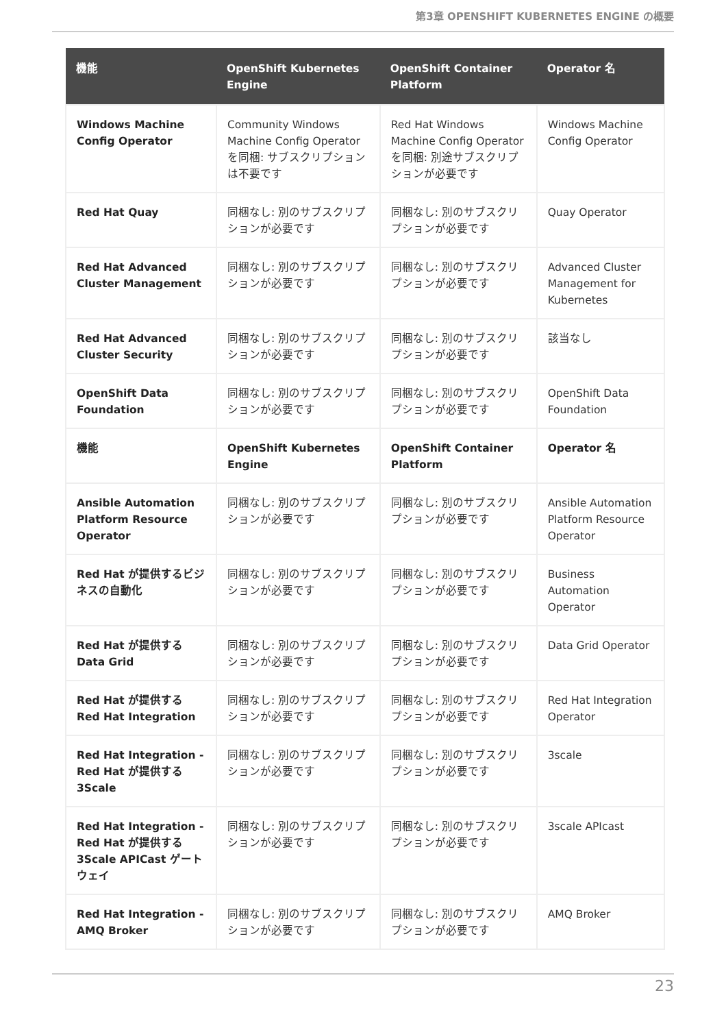第3章 OPENSHIFT KUBERNETES ENGINE の概要
| 機能 | OpenShift Kubernetes Engine | OpenShift Container Platform | Operator 名 |
| --- | --- | --- | --- |
| Windows Machine Config Operator | Community Windows Machine Config Operator を同梱: サブスクリプションは不要です | Red Hat Windows Machine Config Operator を同梱: 別途サブスクリプションが必要です | Windows Machine Config Operator |
| Red Hat Quay | 同梱なし: 別のサブスクリプションが必要です | 同梱なし: 別のサブスクリプションが必要です | Quay Operator |
| Red Hat Advanced Cluster Management | 同梱なし: 別のサブスクリプションが必要です | 同梱なし: 別のサブスクリプションが必要です | Advanced Cluster Management for Kubernetes |
| Red Hat Advanced Cluster Security | 同梱なし: 別のサブスクリプションが必要です | 同梱なし: 別のサブスクリプションが必要です | 該当なし |
| OpenShift Data Foundation | 同梱なし: 別のサブスクリプションが必要です | 同梱なし: 別のサブスクリプションが必要です | OpenShift Data Foundation |
| 機能 | OpenShift Kubernetes Engine | OpenShift Container Platform | Operator 名 |
| Ansible Automation Platform Resource Operator | 同梱なし: 別のサブスクリプションが必要です | 同梱なし: 別のサブスクリプションが必要です | Ansible Automation Platform Resource Operator |
| Red Hat が提供するビジネスの自動化 | 同梱なし: 別のサブスクリプションが必要です | 同梱なし: 別のサブスクリプションが必要です | Business Automation Operator |
| Red Hat が提供する Data Grid | 同梱なし: 別のサブスクリプションが必要です | 同梱なし: 別のサブスクリプションが必要です | Data Grid Operator |
| Red Hat が提供する Red Hat Integration | 同梱なし: 別のサブスクリプションが必要です | 同梱なし: 別のサブスクリプションが必要です | Red Hat Integration Operator |
| Red Hat Integration - Red Hat が提供する 3Scale | 同梱なし: 別のサブスクリプションが必要です | 同梱なし: 別のサブスクリプションが必要です | 3scale |
| Red Hat Integration - Red Hat が提供する 3Scale APICast ゲートウェイ | 同梱なし: 別のサブスクリプションが必要です | 同梱なし: 別のサブスクリプションが必要です | 3scale APIcast |
| Red Hat Integration - AMQ Broker | 同梱なし: 別のサブスクリプションが必要です | 同梱なし: 別のサブスクリプションが必要です | AMQ Broker |
23